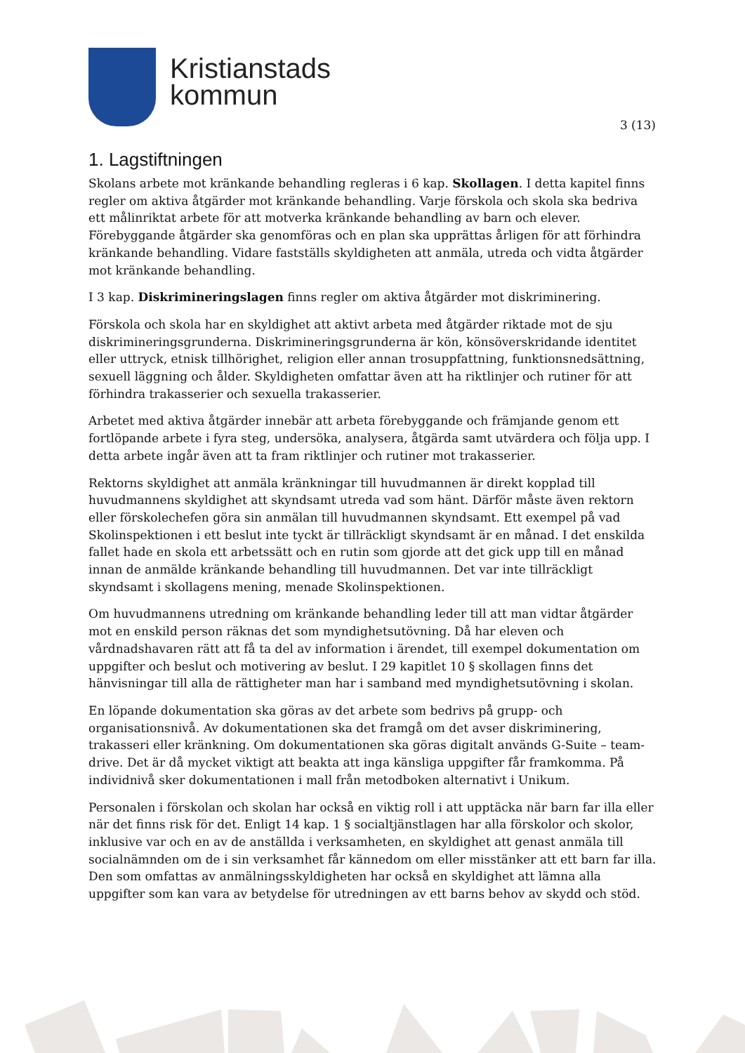Kristianstads
kommun
3 (13)
1. Lagstiftningen
Skolans arbete mot kränkande behandling regleras i 6 kap. Skollagen. I detta kapitel finns regler om aktiva åtgärder mot kränkande behandling. Varje förskola och skola ska bedriva ett målinriktat arbete för att motverka kränkande behandling av barn och elever. Förebyggande åtgärder ska genomföras och en plan ska upprättas årligen för att förhindra kränkande behandling. Vidare fastställs skyldigheten att anmäla, utreda och vidta åtgärder mot kränkande behandling.
I 3 kap. Diskrimineringslagen finns regler om aktiva åtgärder mot diskriminering.
Förskola och skola har en skyldighet att aktivt arbeta med åtgärder riktade mot de sju diskrimineringsgrunderna. Diskrimineringsgrunderna är kön, könsöverskridande identitet eller uttryck, etnisk tillhörighet, religion eller annan trosuppfattning, funktionsnedsättning, sexuell läggning och ålder. Skyldigheten omfattar även att ha riktlinjer och rutiner för att förhindra trakasserier och sexuella trakasserier.
Arbetet med aktiva åtgärder innebär att arbeta förebyggande och främjande genom ett fortlöpande arbete i fyra steg, undersöka, analysera, åtgärda samt utvärdera och följa upp. I detta arbete ingår även att ta fram riktlinjer och rutiner mot trakasserier.
Rektorns skyldighet att anmäla kränkningar till huvudmannen är direkt kopplad till huvudmannens skyldighet att skyndsamt utreda vad som hänt. Därför måste även rektorn eller förskolechefen göra sin anmälan till huvudmannen skyndsamt. Ett exempel på vad Skolinspektionen i ett beslut inte tyckt är tillräckligt skyndsamt är en månad. I det enskilda fallet hade en skola ett arbetssätt och en rutin som gjorde att det gick upp till en månad innan de anmälde kränkande behandling till huvudmannen. Det var inte tillräckligt skyndsamt i skollagens mening, menade Skolinspektionen.
Om huvudmannens utredning om kränkande behandling leder till att man vidtar åtgärder mot en enskild person räknas det som myndighetsutövning. Då har eleven och vårdnadshavaren rätt att få ta del av information i ärendet, till exempel dokumentation om uppgifter och beslut och motivering av beslut. I 29 kapitlet 10 § skollagen finns det hänvisningar till alla de rättigheter man har i samband med myndighetsutövning i skolan.
En löpande dokumentation ska göras av det arbete som bedrivs på grupp- och organisationsnivå. Av dokumentationen ska det framgå om det avser diskriminering, trakasseri eller kränkning. Om dokumentationen ska göras digitalt används G-Suite – team-drive. Det är då mycket viktigt att beakta att inga känsliga uppgifter får framkomma. På individnivå sker dokumentationen i mall från metodboken alternativt i Unikum.
Personalen i förskolan och skolan har också en viktig roll i att upptäcka när barn far illa eller när det finns risk för det. Enligt 14 kap. 1 § socialtjänstlagen har alla förskolor och skolor, inklusive var och en av de anställda i verksamheten, en skyldighet att genast anmäla till socialnämnden om de i sin verksamhet får kännedom om eller misstänker att ett barn far illa. Den som omfattas av anmälningsskyldigheten har också en skyldighet att lämna alla uppgifter som kan vara av betydelse för utredningen av ett barns behov av skydd och stöd.